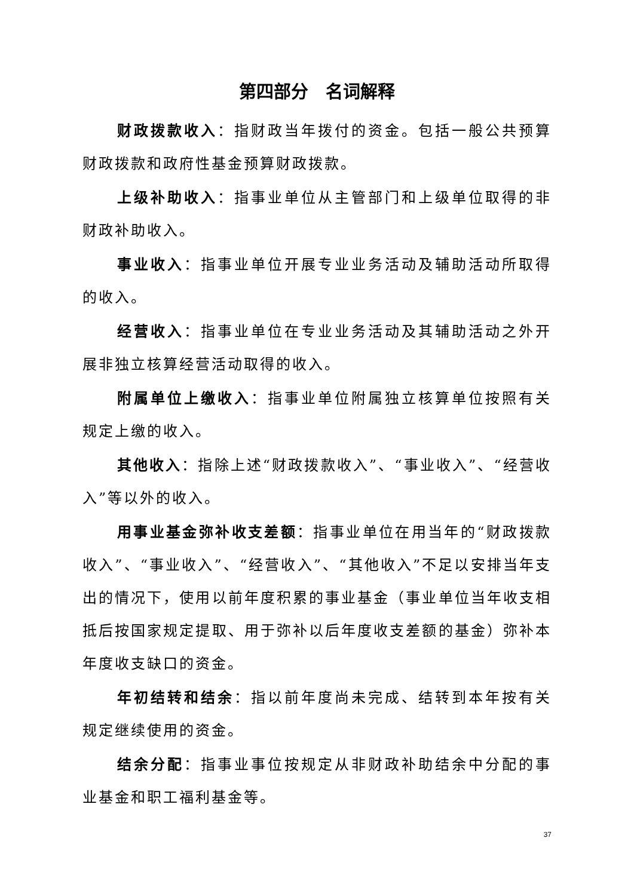第四部分　名词解释
财政拨款收入：指财政当年拨付的资金。包括一般公共预算财政拨款和政府性基金预算财政拨款。
上级补助收入：指事业单位从主管部门和上级单位取得的非财政补助收入。
事业收入：指事业单位开展专业业务活动及辅助活动所取得的收入。
经营收入：指事业单位在专业业务活动及其辅助活动之外开展非独立核算经营活动取得的收入。
附属单位上缴收入：指事业单位附属独立核算单位按照有关规定上缴的收入。
其他收入：指除上述“财政拨款收入”、“事业收入”、“经营收入”等以外的收入。
用事业基金弥补收支差额：指事业单位在用当年的“财政拨款收入”、“事业收入”、“经营收入”、“其他收入”不足以安排当年支出的情况下，使用以前年度积累的事业基金（事业单位当年收支相抵后按国家规定提取、用于弥补以后年度收支差额的基金）弥补本年度收支缺口的资金。
年初结转和结余：指以前年度尚未完成、结转到本年按有关规定继续使用的资金。
结余分配：指事业事位按规定从非财政补助结余中分配的事业基金和职工福利基金等。
37